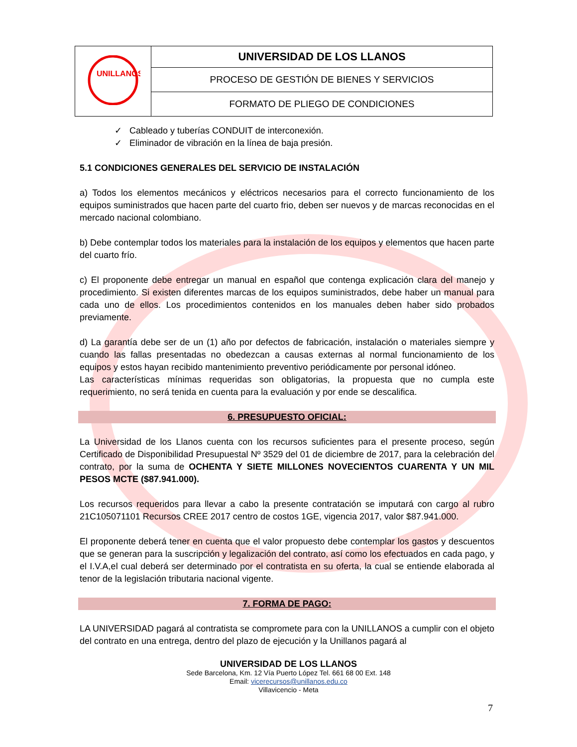| UNILLANOS | UNIVERSIDAD DE LOS LLANOS |
| | PROCESO DE GESTIÓN DE BIENES Y SERVICIOS |
| | FORMATO DE PLIEGO DE CONDICIONES |
✓ Cableado y tuberías CONDUIT de interconexión.
✓ Eliminador de vibración en la línea de baja presión.
5.1 CONDICIONES GENERALES DEL SERVICIO DE INSTALACIÓN
a) Todos los elementos mecánicos y eléctricos necesarios para el correcto funcionamiento de los equipos suministrados que hacen parte del cuarto frio, deben ser nuevos y de marcas reconocidas en el mercado nacional colombiano.
b) Debe contemplar todos los materiales para la instalación de los equipos y elementos que hacen parte del cuarto frío.
c) El proponente debe entregar un manual en español que contenga explicación clara del manejo y procedimiento. Si existen diferentes marcas de los equipos suministrados, debe haber un manual para cada uno de ellos. Los procedimientos contenidos en los manuales deben haber sido probados previamente.
d) La garantía debe ser de un (1) año por defectos de fabricación, instalación o materiales siempre y cuando las fallas presentadas no obedezcan a causas externas al normal funcionamiento de los equipos y estos hayan recibido mantenimiento preventivo periódicamente por personal idóneo.
Las características mínimas requeridas son obligatorias, la propuesta que no cumpla este requerimiento, no será tenida en cuenta para la evaluación y por ende se descalifica.
6. PRESUPUESTO OFICIAL:
La Universidad de los Llanos cuenta con los recursos suficientes para el presente proceso, según Certificado de Disponibilidad Presupuestal Nº 3529 del 01 de diciembre de 2017, para la celebración del contrato, por la suma de OCHENTA Y SIETE MILLONES NOVECIENTOS CUARENTA Y UN MIL PESOS MCTE ($87.941.000).
Los recursos requeridos para llevar a cabo la presente contratación se imputará con cargo al rubro 21C105071101 Recursos CREE 2017 centro de costos 1GE, vigencia 2017, valor $87.941.000.
El proponente deberá tener en cuenta que el valor propuesto debe contemplar los gastos y descuentos que se generan para la suscripción y legalización del contrato, así como los efectuados en cada pago, y el I.V.A,el cual deberá ser determinado por el contratista en su oferta, la cual se entiende elaborada al tenor de la legislación tributaria nacional vigente.
7. FORMA DE PAGO:
LA UNIVERSIDAD pagará al contratista se compromete para con la UNILLANOS a cumplir con el objeto del contrato en una entrega, dentro del plazo de ejecución y la Unillanos pagará al
UNIVERSIDAD DE LOS LLANOS
Sede Barcelona, Km. 12 Vía Puerto López Tel. 661 68 00 Ext. 148
Email: vicerecursos@unillanos.edu.co
Villavicencio - Meta
7